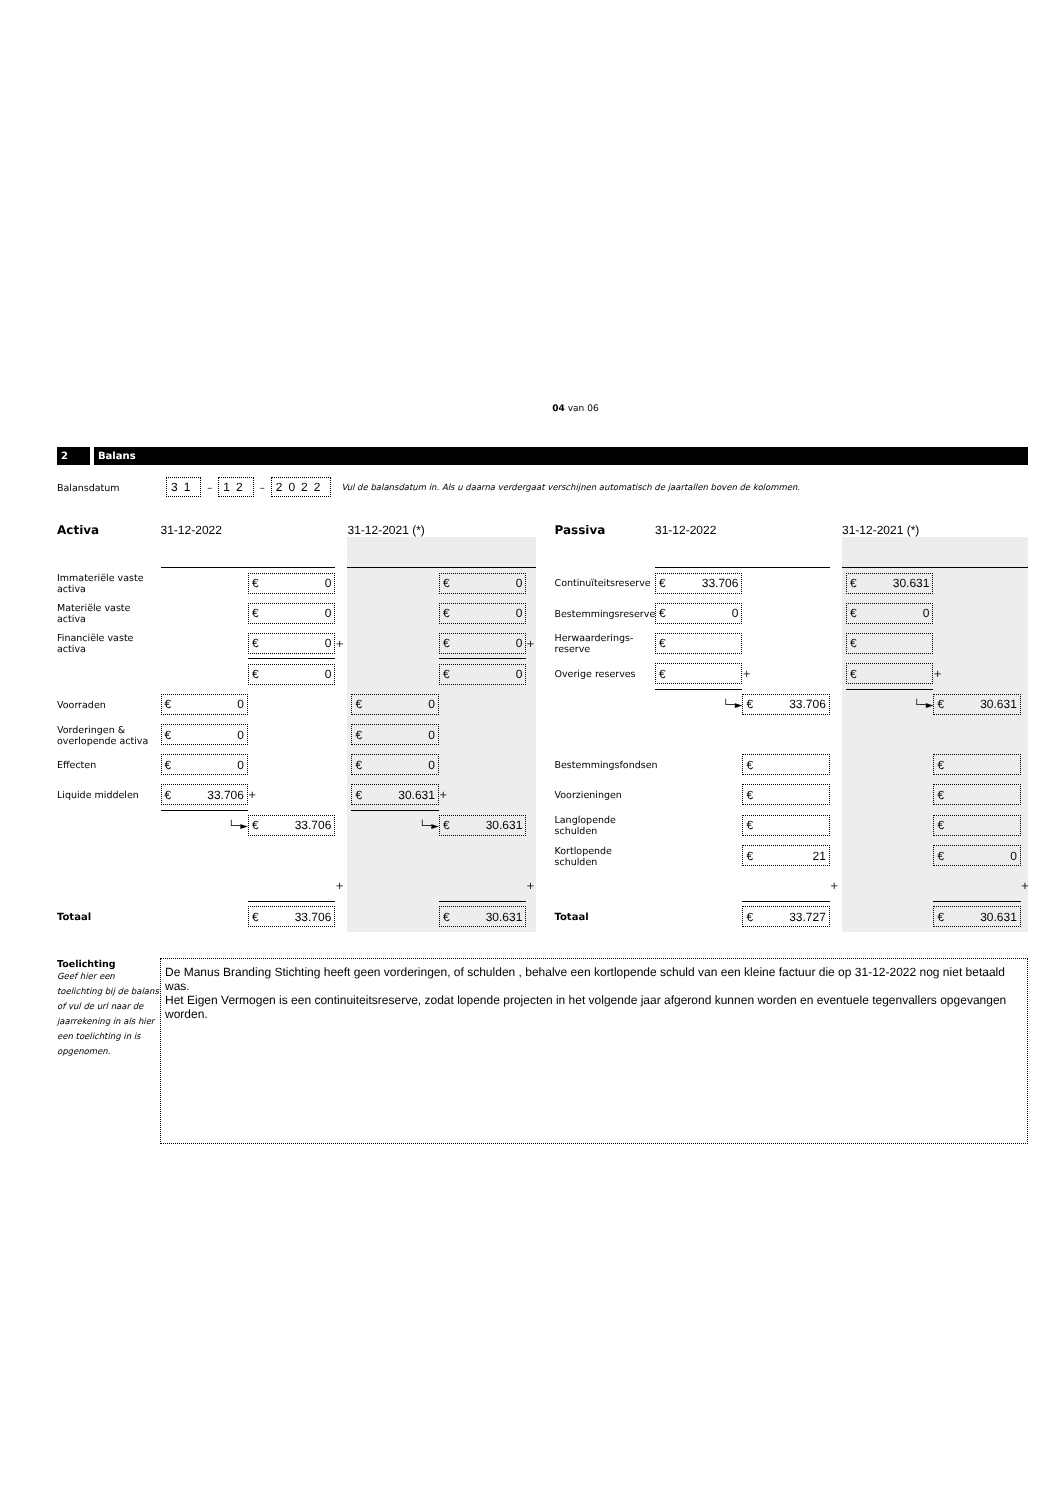04 van 06
2 Balans
Balansdatum 31 – 12 – 2022 Vul de balansdatum in. Als u daarna verdergaat verschijnen automatisch de jaartallen boven de kolommen.
| Activa | 31-12-2022 | | | 31-12-2021 (*) | | | | | Passiva | 31-12-2022 | | | 31-12-2021 (*) | | | |
| Immateriële vaste activa | | € 0 | | | | € 0 | | | Continuïteitsreserve | € 33.706 | | | | € 30.631 | | |
| Materiële vaste activa | | € 0 | | | | € 0 | | | Bestemmingsreserve | € 0 | | | | € 0 | | |
| Financiële vaste activa | | € 0 | + | | | € 0 | + | | Herwaarderings-reserve | € | | | | € | | |
| | | € 0 | | | | € 0 | | | Overige reserves | € | + | | | € | + | |
| Voorraden | € 0 | | | | € 0 | | | | | └─► | € 33.706 | | | └─► | € 30.631 | |
| Vorderingen & overlopende activa | € 0 | | | | € 0 | | | | | | | | | | | |
| Effecten | € 0 | | | | € 0 | | | | Bestemmingsfondsen | | € | | | | € | |
| Liquide middelen | € 33.706 | + | | | € 30.631 | + | | | Voorzieningen | | € | | | | € | |
| | └─► | € 33.706 | | | └─► | € 30.631 | | | Langlopende schulden | | € | | | | € | |
| | | | | | | | | | Kortlopende schulden | | € 21 | | | | € 0 | |
| | | | + | | | | + | | | | | + | | | | + |
| Totaal | | € 33.706 | | | | € 30.631 | | | Totaal | | € 33.727 | | | | € 30.631 | |
Toelichting
Geef hier een toelichting bij de balans of vul de url naar de jaarrekening in als hier een toelichting in is opgenomen.
De Manus Branding Stichting heeft geen vorderingen, of schulden , behalve een kortlopende schuld van een kleine factuur die op 31-12-2022 nog niet betaald was.
Het Eigen Vermogen is een continuiteitsreserve, zodat lopende projecten in het volgende jaar afgerond kunnen worden en eventuele tegenvallers opgevangen worden.